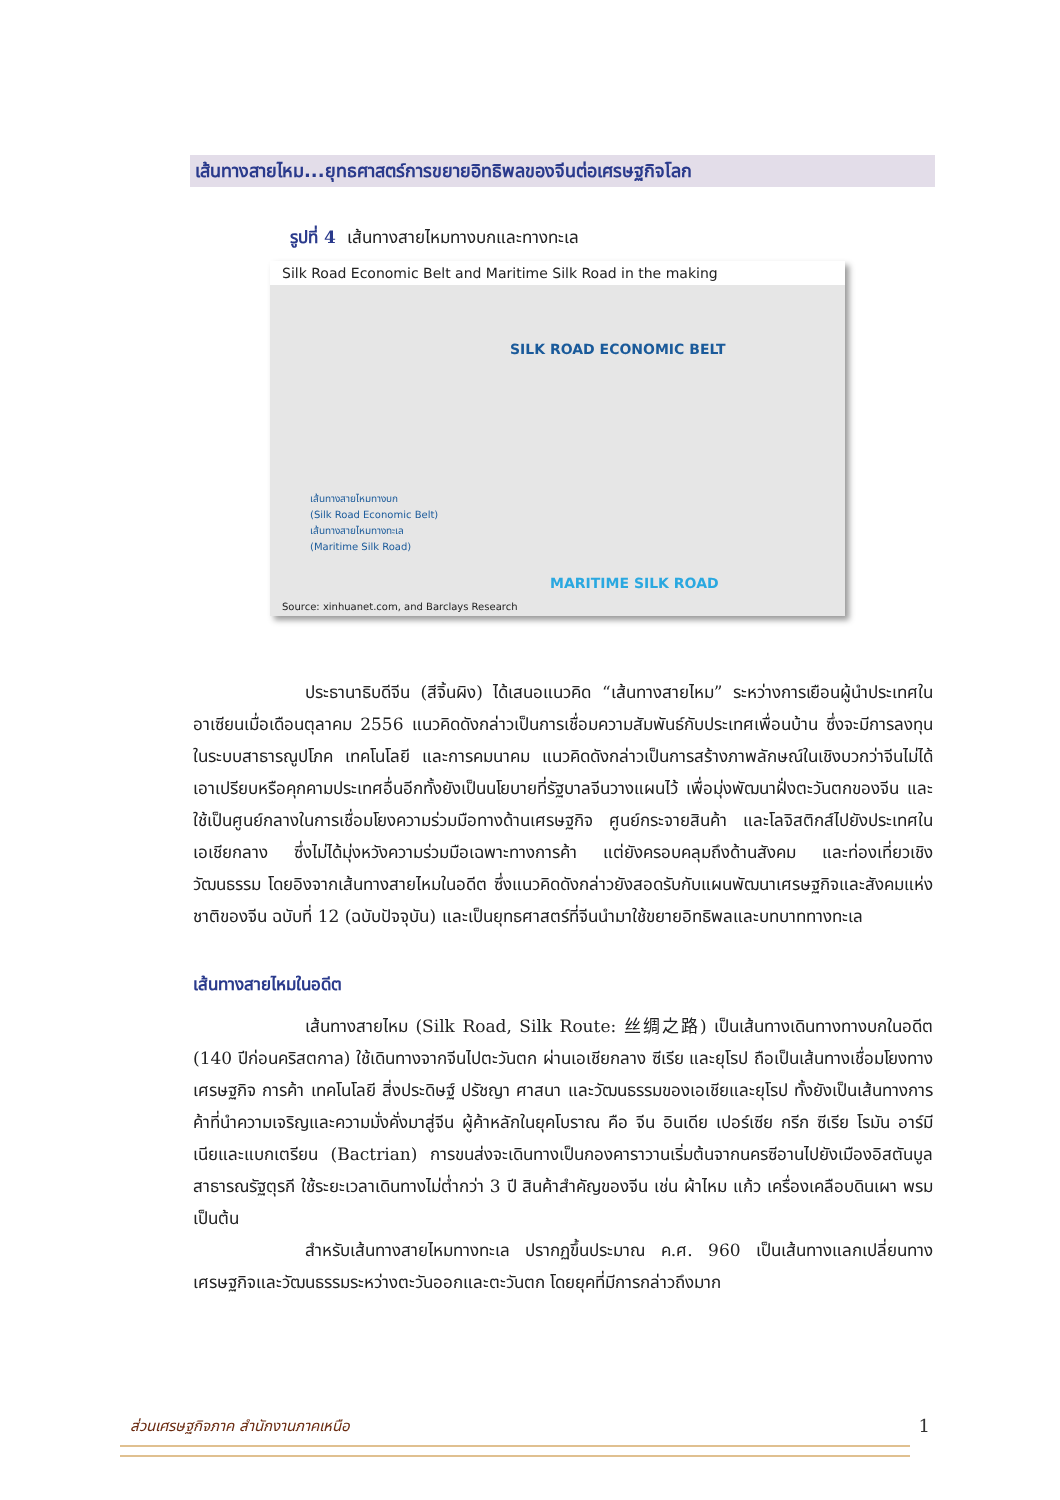เส้นทางสายไหม...ยุทธศาสตร์การขยายอิทธิพลของจีนต่อเศรษฐกิจโลก
รูปที่ 4 เส้นทางสายไหมทางบกและทางทะเล
Silk Road Economic Belt and Maritime Silk Road in the making
SILK ROAD ECONOMIC BELT
เส้นทางสายไหมทางบก
(Silk Road Economic Belt)
เส้นทางสายไหมทางทะเล
(Maritime Silk Road)
MARITIME SILK ROAD
Source: xinhuanet.com, and Barclays Research
ประธานาธิบดีจีน (สีจิ้นผิง) ได้เสนอแนวคิด “เส้นทางสายไหม” ระหว่างการเยือนผู้นำประเทศในอาเซียนเมื่อเดือนตุลาคม 2556 แนวคิดดังกล่าวเป็นการเชื่อมความสัมพันธ์กับประเทศเพื่อนบ้าน ซึ่งจะมีการลงทุนในระบบสาธารณูปโภค เทคโนโลยี และการคมนาคม แนวคิดดังกล่าวเป็นการสร้างภาพลักษณ์ในเชิงบวกว่าจีนไม่ได้เอาเปรียบหรือคุกคามประเทศอื่นอีกทั้งยังเป็นนโยบายที่รัฐบาลจีนวางแผนไว้ เพื่อมุ่งพัฒนาฝั่งตะวันตกของจีน และใช้เป็นศูนย์กลางในการเชื่อมโยงความร่วมมือทางด้านเศรษฐกิจ ศูนย์กระจายสินค้า และโลจิสติกส์ไปยังประเทศในเอเชียกลาง ซึ่งไม่ได้มุ่งหวังความร่วมมือเฉพาะทางการค้า แต่ยังครอบคลุมถึงด้านสังคม และท่องเที่ยวเชิงวัฒนธรรม โดยอิงจากเส้นทางสายไหมในอดีต ซึ่งแนวคิดดังกล่าวยังสอดรับกับแผนพัฒนาเศรษฐกิจและสังคมแห่งชาติของจีน ฉบับที่ 12 (ฉบับปัจจุบัน) และเป็นยุทธศาสตร์ที่จีนนำมาใช้ขยายอิทธิพลและบทบาททางทะเล
เส้นทางสายไหมในอดีต
เส้นทางสายไหม (Silk Road, Silk Route: 丝绸之路) เป็นเส้นทางเดินทางทางบกในอดีต (140 ปีก่อนคริสตกาล) ใช้เดินทางจากจีนไปตะวันตก ผ่านเอเชียกลาง ซีเรีย และยุโรป ถือเป็นเส้นทางเชื่อมโยงทางเศรษฐกิจ การค้า เทคโนโลยี สิ่งประดิษฐ์ ปรัชญา ศาสนา และวัฒนธรรมของเอเชียและยุโรป ทั้งยังเป็นเส้นทางการค้าที่นำความเจริญและความมั่งคั่งมาสู่จีน ผู้ค้าหลักในยุคโบราณ คือ จีน อินเดีย เปอร์เซีย กรีก ซีเรีย โรมัน อาร์มีเนียและแบกเตรียน (Bactrian) การขนส่งจะเดินทางเป็นกองคาราวานเริ่มต้นจากนครซีอานไปยังเมืองอิสตันบูล สาธารณรัฐตุรกี ใช้ระยะเวลาเดินทางไม่ต่ำกว่า 3 ปี สินค้าสำคัญของจีน เช่น ผ้าไหม แก้ว เครื่องเคลือบดินเผา พรม เป็นต้น
สำหรับเส้นทางสายไหมทางทะเล ปรากฏขึ้นประมาณ ค.ศ. 960 เป็นเส้นทางแลกเปลี่ยนทางเศรษฐกิจและวัฒนธรรมระหว่างตะวันออกและตะวันตก โดยยุคที่มีการกล่าวถึงมาก
ส่วนเศรษฐกิจภาค สำนักงานภาคเหนือ 1